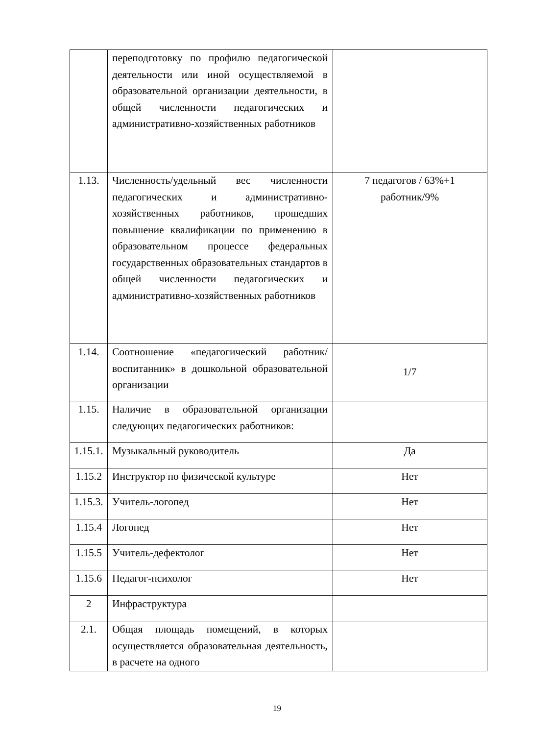| | переподготовку по профилю педагогической деятельности или иной осуществляемой в образовательной организации деятельности, в общей численности педагогических и административно-хозяйственных работников | |
| 1.13. | Численность/удельный вес численности педагогических и административно-хозяйственных работников, прошедших повышение квалификации по применению в образовательном процессе федеральных государственных образовательных стандартов в общей численности педагогических и административно-хозяйственных работников | 7 педагогов / 63%+1 работник/9% |
| 1.14. | Соотношение «педагогический работник/воспитанник» в дошкольной образовательной организации | 1/7 |
| 1.15. | Наличие в образовательной организации следующих педагогических работников: | |
| 1.15.1. | Музыкальный руководитель | Да |
| 1.15.2 | Инструктор по физической культуре | Нет |
| 1.15.3. | Учитель-логопед | Нет |
| 1.15.4 | Логопед | Нет |
| 1.15.5 | Учитель-дефектолог | Нет |
| 1.15.6 | Педагог-психолог | Нет |
| 2 | Инфраструктура | |
| 2.1. | Общая площадь помещений, в которых осуществляется образовательная деятельность, в расчете на одного | |
19